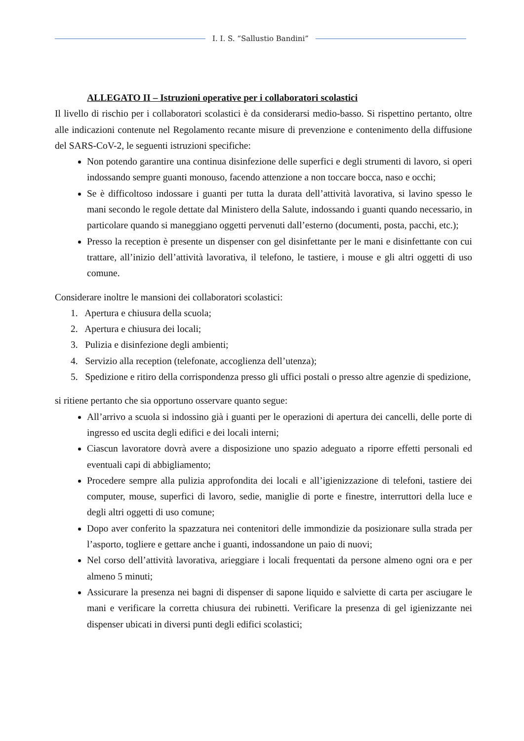I. I. S. “Sallustio Bandini”
ALLEGATO II – Istruzioni operative per i collaboratori scolastici
Il livello di rischio per i collaboratori scolastici è da considerarsi medio-basso. Si rispettino pertanto, oltre alle indicazioni contenute nel Regolamento recante misure di prevenzione e contenimento della diffusione del SARS-CoV-2, le seguenti istruzioni specifiche:
Non potendo garantire una continua disinfezione delle superfici e degli strumenti di lavoro, si operi indossando sempre guanti monouso, facendo attenzione a non toccare bocca, naso e occhi;
Se è difficoltoso indossare i guanti per tutta la durata dell’attività lavorativa, si lavino spesso le mani secondo le regole dettate dal Ministero della Salute, indossando i guanti quando necessario, in particolare quando si maneggiano oggetti pervenuti dall’esterno (documenti, posta, pacchi, etc.);
Presso la reception è presente un dispenser con gel disinfettante per le mani e disinfettante con cui trattare, all’inizio dell’attività lavorativa, il telefono, le tastiere, i mouse e gli altri oggetti di uso comune.
Considerare inoltre le mansioni dei collaboratori scolastici:
1. Apertura e chiusura della scuola;
2. Apertura e chiusura dei locali;
3. Pulizia e disinfezione degli ambienti;
4. Servizio alla reception (telefonate, accoglienza dell’utenza);
5. Spedizione e ritiro della corrispondenza presso gli uffici postali o presso altre agenzie di spedizione,
si ritiene pertanto che sia opportuno osservare quanto segue:
All’arrivo a scuola si indossino già i guanti per le operazioni di apertura dei cancelli, delle porte di ingresso ed uscita degli edifici e dei locali interni;
Ciascun lavoratore dovrà avere a disposizione uno spazio adeguato a riporre effetti personali ed eventuali capi di abbigliamento;
Procedere sempre alla pulizia approfondita dei locali e all’igienizzazione di telefoni, tastiere dei computer, mouse, superfici di lavoro, sedie, maniglie di porte e finestre, interruttori della luce e degli altri oggetti di uso comune;
Dopo aver conferito la spazzatura nei contenitori delle immondizie da posizionare sulla strada per l’asporto, togliere e gettare anche i guanti, indossandone un paio di nuovi;
Nel corso dell’attività lavorativa, arieggiare i locali frequentati da persone almeno ogni ora e per almeno 5 minuti;
Assicurare la presenza nei bagni di dispenser di sapone liquido e salviette di carta per asciugare le mani e verificare la corretta chiusura dei rubinetti. Verificare la presenza di gel igienizzante nei dispenser ubicati in diversi punti degli edifici scolastici;